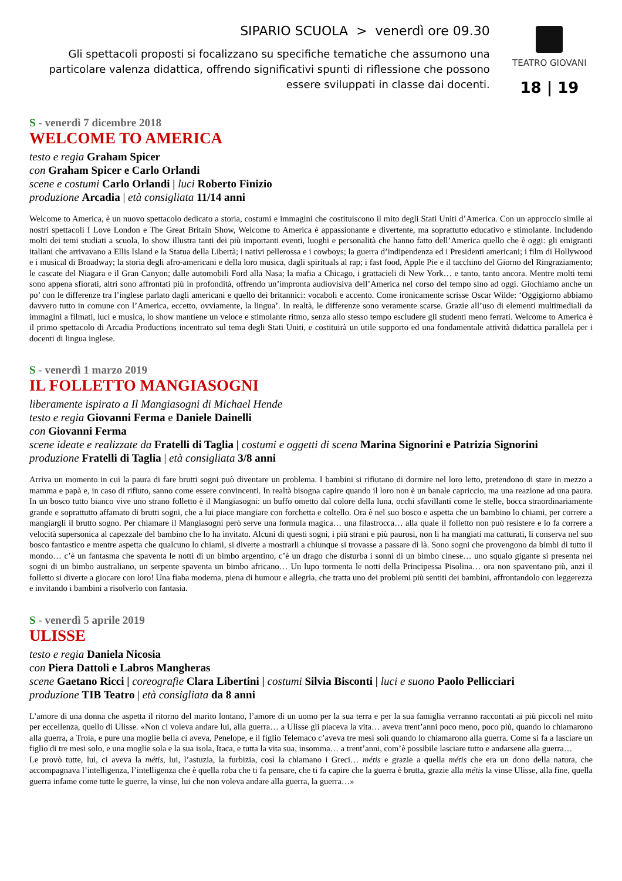SIPARIO SCUOLA > venerdì ore 09.30
Gli spettacoli proposti si focalizzano su specifiche tematiche che assumono una particolare valenza didattica, offrendo significativi spunti di riflessione che possono essere sviluppati in classe dai docenti.
TEATRO GIOVANI
18 | 19
S - venerdì 7 dicembre 2018
WELCOME TO AMERICA
testo e regia Graham Spicer
con Graham Spicer e Carlo Orlandi
scene e costumi Carlo Orlandi | luci Roberto Finizio
produzione Arcadia | età consigliata 11/14 anni
Welcome to America, è un nuovo spettacolo dedicato a storia, costumi e immagini che costituiscono il mito degli Stati Uniti d’America. Con un approccio simile ai nostri spettacoli I Love London e The Great Britain Show, Welcome to America è appassionante e divertente, ma soprattutto educativo e stimolante. Includendo molti dei temi studiati a scuola, lo show illustra tanti dei più importanti eventi, luoghi e personalità che hanno fatto dell’America quello che è oggi: gli emigranti italiani che arrivavano a Ellis Island e la Statua della Libertà; i nativi pellerossa e i cowboys; la guerra d’indipendenza ed i Presidenti americani; i film di Hollywood e i musical di Broadway; la storia degli afro-americani e della loro musica, dagli spirituals al rap; i fast food, Apple Pie e il tacchino del Giorno del Ringraziamento; le cascate del Niagara e il Gran Canyon; dalle automobili Ford alla Nasa; la mafia a Chicago, i grattacieli di New York… e tanto, tanto ancora. Mentre molti temi sono appena sfiorati, altri sono affrontati più in profondità, offrendo un’impronta audiovisiva dell’America nel corso del tempo sino ad oggi. Giochiamo anche un po’ con le differenze tra l’inglese parlato dagli americani e quello dei britannici: vocaboli e accento. Come ironicamente scrisse Oscar Wilde: ‘Oggigiorno abbiamo davvero tutto in comune con l’America, eccetto, ovviamente, la lingua’. In realtà, le differenze sono veramente scarse. Grazie all’uso di elementi multimediali da immagini a filmati, luci e musica, lo show mantiene un veloce e stimolante ritmo, senza allo stesso tempo escludere gli studenti meno ferrati. Welcome to America è il primo spettacolo di Arcadia Productions incentrato sul tema degli Stati Uniti, e costituirà un utile supporto ed una fondamentale attività didattica parallela per i docenti di lingua inglese.
S - venerdì 1 marzo 2019
IL FOLLETTO MANGIASOGNI
liberamente ispirato a Il Mangiasogni di Michael Hende
testo e regia Giovanni Ferma e Daniele Dainelli
con Giovanni Ferma
scene ideate e realizzate da Fratelli di Taglia | costumi e oggetti di scena Marina Signorini e Patrizia Signorini
produzione Fratelli di Taglia | età consigliata 3/8 anni
Arriva un momento in cui la paura di fare brutti sogni può diventare un problema. I bambini si rifiutano di dormire nel loro letto, pretendono di stare in mezzo a mamma e papà e, in caso di rifiuto, sanno come essere convincenti. In realtà bisogna capire quando il loro non è un banale capriccio, ma una reazione ad una paura. In un bosco tutto bianco vive uno strano folletto è il Mangiasogni: un buffo ometto dal colore della luna, occhi sfavillanti come le stelle, bocca straordinariamente grande e soprattutto affamato di brutti sogni, che a lui piace mangiare con forchetta e coltello. Ora è nel suo bosco e aspetta che un bambino lo chiami, per correre a mangiargli il brutto sogno. Per chiamare il Mangiasogni però serve una formula magica… una filastrocca… alla quale il folletto non può resistere e lo fa correre a velocità supersonica al capezzale del bambino che lo ha invitato. Alcuni di questi sogni, i più strani e più paurosi, non li ha mangiati ma catturati, li conserva nel suo bosco fantastico e mentre aspetta che qualcuno lo chiami, si diverte a mostrarli a chiunque si trovasse a passare di là. Sono sogni che provengono da bimbi di tutto il mondo… c’è un fantasma che spaventa le notti di un bimbo argentino, c’è un drago che disturba i sonni di un bimbo cinese… uno squalo gigante si presenta nei sogni di un bimbo australiano, un serpente spaventa un bimbo africano… Un lupo tormenta le notti della Principessa Pisolina… ora non spaventano più, anzi il folletto si diverte a giocare con loro! Una fiaba moderna, piena di humour e allegria, che tratta uno dei problemi più sentiti dei bambini, affrontandolo con leggerezza e invitando i bambini a risolverlo con fantasia.
S - venerdì 5 aprile 2019
ULISSE
testo e regia Daniela Nicosia
con Piera Dattoli e Labros Mangheras
scene Gaetano Ricci | coreografie Clara Libertini | costumi Silvia Bisconti | luci e suono Paolo Pellicciari
produzione TIB Teatro | età consigliata da 8 anni
L’amore di una donna che aspetta il ritorno del marito lontano, l’amore di un uomo per la sua terra e per la sua famiglia verranno raccontati ai più piccoli nel mito per eccellenza, quello di Ulisse. «Non ci voleva andare lui, alla guerra… a Ulisse gli piaceva la vita… aveva trent’anni poco meno, poco più, quando lo chiamarono alla guerra, a Troia, e pure una moglie bella ci aveva, Penelope, e il figlio Telemaco c’aveva tre mesi soli quando lo chiamarono alla guerra. Come si fa a lasciare un figlio di tre mesi solo, e una moglie sola e la sua isola, Itaca, e tutta la vita sua, insomma… a trent’anni, com’è possibile lasciare tutto e andarsene alla guerra…
Le provò tutte, lui, ci aveva la métis, lui, l’astuzia, la furbizia, così la chiamano i Greci… métis e grazie a quella métis che era un dono della natura, che accompagnava l’intelligenza, l’intelligenza che è quella roba che ti fa pensare, che ti fa capire che la guerra è brutta, grazie alla métis la vinse Ulisse, alla fine, quella guerra infame come tutte le guerre, la vinse, lui che non voleva andare alla guerra, la guerra…»